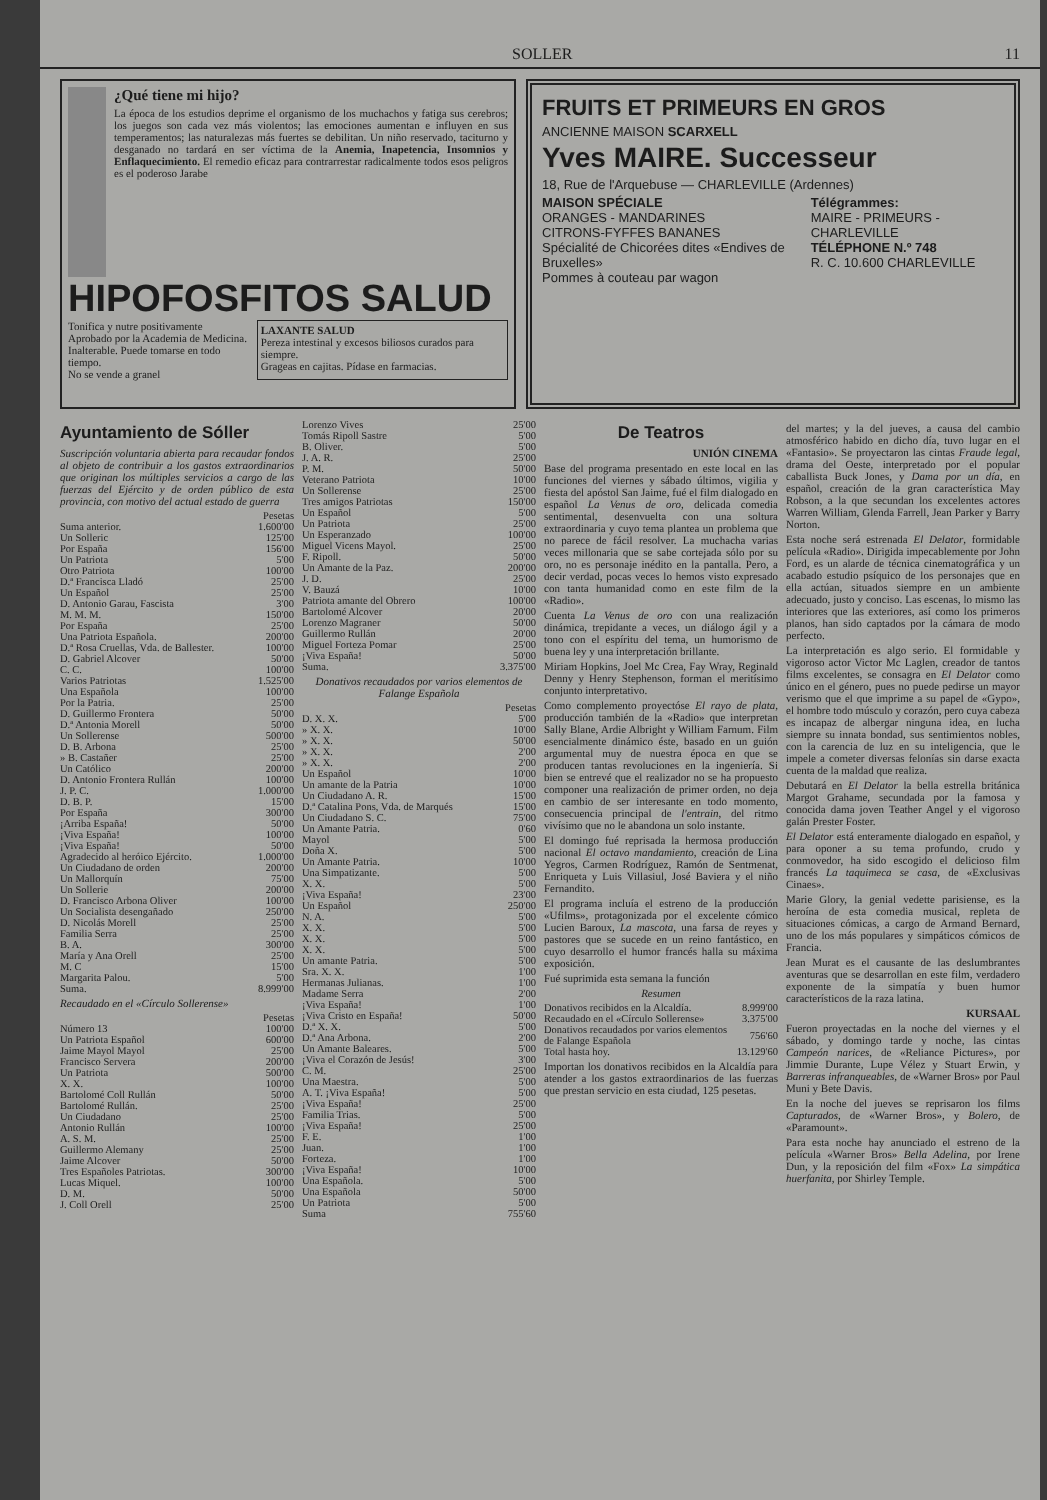SOLLER 11
¿Qué tiene mi hijo?
La época de los estudios deprime el organismo de los muchachos y fatiga sus cerebros; los juegos son cada vez más violentos; las emociones aumentan e influyen en sus temperamentos; las naturalezas más fuertes se debilitan. Un niño reservado, taciturno y desganado no tardará en ser víctima de la Anemia, Inapetencia, Insomnios y Enflaquecimiento. El remedio eficaz para contrarrestar radicalmente todos esos peligros es el poderoso Jarabe
HIPOFOSFITOS SALUD
Tonifica y nutre positivamente
Aprobado por la Academia de Medicina.
Inalterable. Puede tomarse en todo tiempo.
No se vende a granel
LAXANTE SALUD
Pereza intestinal y excesos biliosos curados para siempre.
Grageas en cajitas. Pídase en farmacias.
FRUITS ET PRIMEURS EN GROS
ANCIENNE MAISON SCARXELL
Yves MAIRE. Successeur
18, Rue de l'Arquebuse — CHARLEVILLE (Ardennes)
MAISON SPÉCIALE
ORANGES - MANDARINES
CITRONS-FYFFES BANANES
Spécialité de Chicorées dites «Endives de Bruxelles»
Pommes à couteau par wagon
Télégrammes:
MAIRE - PRIMEURS - CHARLEVILLE
TÉLÉPHONE N.º 748
R. C. 10.600 CHARLEVILLE
Ayuntamiento de Sóller
Suscripción voluntaria abierta para recaudar fondos al objeto de contribuir a los gastos extraordinarios que originan los múltiples servicios a cargo de las fuerzas del Ejército y de orden público de esta provincia, con motivo del actual estado de guerra
| | Pesetas |
| Suma anterior. | 1.600'00 |
| Un Solleric | 125'00 |
| Por España | 156'00 |
| Un Patriota | 5'00 |
| Otro Patriota | 100'00 |
| D.ª Francisca Lladó | 25'00 |
| Un Español | 25'00 |
| D. Antonio Garau, Fascista | 3'00 |
| M. M. M. | 150'00 |
| Por España | 25'00 |
| Una Patriota Española. | 200'00 |
| D.ª Rosa Cruellas, Vda. de Ballester. | 100'00 |
| D. Gabriel Alcover | 50'00 |
| C. C. | 100'00 |
| Varios Patriotas | 1.525'00 |
| Una Española | 100'00 |
| Por la Patria. | 25'00 |
| D. Guillermo Frontera | 50'00 |
| D.ª Antonia Morell | 50'00 |
| Un Sollerense | 500'00 |
| D. B. Arbona | 25'00 |
| » B. Castañer | 25'00 |
| Un Católico | 200'00 |
| D. Antonio Frontera Rullán | 100'00 |
| J. P. C. | 1.000'00 |
| D. B. P. | 15'00 |
| Por España | 300'00 |
| ¡Arriba España! | 50'00 |
| ¡Viva España! | 100'00 |
| ¡Viva España! | 50'00 |
| Agradecido al heróico Ejército. | 1.000'00 |
| Un Ciudadano de orden | 200'00 |
| Un Mallorquín | 75'00 |
| Un Sollerie | 200'00 |
| D. Francisco Arbona Oliver | 100'00 |
| Un Socialista desengañado | 250'00 |
| D. Nicolás Morell | 25'00 |
| Familia Serra | 25'00 |
| B. A. | 300'00 |
| María y Ana Orell | 25'00 |
| M. C | 15'00 |
| Margarita Palou. | 5'00 |
| Suma. | 8.999'00 |
Recaudado en el «Círculo Sollerense»
| | Pesetas |
| Número 13 | 100'00 |
| Un Patriota Español | 600'00 |
| Jaime Mayol Mayol | 25'00 |
| Francisco Servera | 200'00 |
| Un Patriota | 500'00 |
| X. X. | 100'00 |
| Bartolomé Coll Rullán | 50'00 |
| Bartolomé Rullán. | 25'00 |
| Un Ciudadano | 25'00 |
| Antonio Rullán | 100'00 |
| A. S. M. | 25'00 |
| Guillermo Alemany | 25'00 |
| Jaime Alcover | 50'00 |
| Tres Españoles Patriotas. | 300'00 |
| Lucas Miquel. | 100'00 |
| D. M. | 50'00 |
| J. Coll Orell | 25'00 |
| Lorenzo Vives | 25'00 |
| Tomás Ripoll Sastre | 5'00 |
| B. Oliver. | 5'00 |
| J. A. R. | 25'00 |
| P. M. | 50'00 |
| Veterano Patriota | 10'00 |
| Un Sollerense | 25'00 |
| Tres amigos Patriotas | 150'00 |
| Un Español | 5'00 |
| Un Patriota | 25'00 |
| Un Esperanzado | 100'00 |
| Miguel Vicens Mayol. | 25'00 |
| F. Ripoll. | 50'00 |
| Un Amante de la Paz. | 200'00 |
| J. D. | 25'00 |
| V. Bauzá | 10'00 |
| Patriota amante del Obrero | 100'00 |
| Bartolomé Alcover | 20'00 |
| Lorenzo Magraner | 50'00 |
| Guillermo Rullán | 20'00 |
| Miguel Forteza Pomar | 25'00 |
| ¡Viva España! | 50'00 |
| Suma. | 3.375'00 |
Donativos recaudados por varios elementos de Falange Española
| | Pesetas |
| D. X. X. | 5'00 |
| » X. X. | 10'00 |
| » X. X. | 50'00 |
| » X. X. | 2'00 |
| » X. X. | 2'00 |
| Un Español | 10'00 |
| Un amante de la Patria | 10'00 |
| Un Ciudadano A. R. | 15'00 |
| D.ª Catalina Pons, Vda. de Marqués | 15'00 |
| Un Ciudadano S. C. | 75'00 |
| Un Amante Patria. | 0'60 |
| Mayol | 5'00 |
| Doña X. | 5'00 |
| Un Amante Patria. | 10'00 |
| Una Simpatizante. | 5'00 |
| X. X. | 5'00 |
| ¡Viva España! | 23'00 |
| Un Español | 250'00 |
| N. A. | 5'00 |
| X. X. | 5'00 |
| X. X. | 5'00 |
| X. X. | 5'00 |
| Un amante Patria. | 5'00 |
| Sra. X. X. | 1'00 |
| Hermanas Julianas. | 1'00 |
| Madame Serra | 2'00 |
| ¡Viva España! | 1'00 |
| ¡Viva Cristo en España! | 50'00 |
| D.ª X. X. | 5'00 |
| D.ª Ana Arbona. | 2'00 |
| Un Amante Baleares. | 5'00 |
| ¡Viva el Corazón de Jesús! | 3'00 |
| C. M. | 25'00 |
| Una Maestra. | 5'00 |
| A. T. ¡Viva España! | 5'00 |
| ¡Viva España! | 25'00 |
| Familia Trias. | 5'00 |
| ¡Viva España! | 25'00 |
| F. E. | 1'00 |
| Juan. | 1'00 |
| Forteza. | 1'00 |
| ¡Viva España! | 10'00 |
| Una Española. | 5'00 |
| Una Española | 50'00 |
| Un Patriota | 5'00 |
| Suma | 755'60 |
De Teatros
UNIÓN CINEMA
Base del programa presentado en este local en las funciones del viernes y sábado últimos, vigilia y fiesta del apóstol San Jaime, fué el film dialogado en español La Venus de oro, delicada comedia sentimental, desenvuelta con una soltura extraordinaria y cuyo tema plantea un problema que no parece de fácil resolver. La muchacha varias veces millonaria que se sabe cortejada sólo por su oro, no es personaje inédito en la pantalla. Pero, a decir verdad, pocas veces lo hemos visto expresado con tanta humanidad como en este film de la «Radio».
Cuenta La Venus de oro con una realización dinámica, trepidante a veces, un diálogo ágil y a tono con el espíritu del tema, un humorismo de buena ley y una interpretación brillante.
Miriam Hopkins, Joel Mc Crea, Fay Wray, Reginald Denny y Henry Stephenson, forman el meritísimo conjunto interpretativo.
Como complemento proyectóse El rayo de plata, producción también de la «Radio» que interpretan Sally Blane, Ardie Albright y William Farnum. Film esencialmente dinámico éste, basado en un guión argumental muy de nuestra época en que se producen tantas revoluciones en la ingeniería. Si bien se entrevé que el realizador no se ha propuesto componer una realización de primer orden, no deja en cambio de ser interesante en todo momento, consecuencia principal de l'entrain, del ritmo vivísimo que no le abandona un solo instante.
El domingo fué reprisada la hermosa producción nacional El octavo mandamiento, creación de Lina Yegros, Carmen Rodríguez, Ramón de Sentmenat, Enriqueta y Luis Villasiul, José Baviera y el niño Fernandito.
El programa incluía el estreno de la producción «Ufilms», protagonizada por el excelente cómico Lucien Baroux, La mascota, una farsa de reyes y pastores que se sucede en un reino fantástico, en cuyo desarrollo el humor francés halla su máxima exposición.
Fué suprimida esta semana la función
Resumen
| Donativos recibidos en la Alcaldía. | 8.999'00 |
| Recaudado en el «Círculo Sollerense» | 3.375'00 |
| Donativos recaudados por varios elementos de Falange Española | 756'60 |
| Total hasta hoy. | 13.129'60 |
Importan los donativos recibidos en la Alcaldía para atender a los gastos extraordinarios de las fuerzas que prestan servicio en esta ciudad, 125 pesetas.
del martes; y la del jueves, a causa del cambio atmosférico habido en dicho día, tuvo lugar en el «Fantasio». Se proyectaron las cintas Fraude legal, drama del Oeste, interpretado por el popular caballista Buck Jones, y Dama por un día, en español, creación de la gran característica May Robson, a la que secundan los excelentes actores Warren William, Glenda Farrell, Jean Parker y Barry Norton.
Esta noche será estrenada El Delator, formidable película «Radio». Dirigida impecablemente por John Ford, es un alarde de técnica cinematográfica y un acabado estudio psíquico de los personajes que en ella actúan, situados siempre en un ambiente adecuado, justo y conciso. Las escenas, lo mismo las interiores que las exteriores, así como los primeros planos, han sido captados por la cámara de modo perfecto.
La interpretación es algo serio. El formidable y vigoroso actor Victor Mc Laglen, creador de tantos films excelentes, se consagra en El Delator como único en el género, pues no puede pedirse un mayor verismo que el que imprime a su papel de «Gypo», el hombre todo músculo y corazón, pero cuya cabeza es incapaz de albergar ninguna idea, en lucha siempre su innata bondad, sus sentimientos nobles, con la carencia de luz en su inteligencia, que le impele a cometer diversas felonías sin darse exacta cuenta de la maldad que realiza.
Debutará en El Delator la bella estrella británica Margot Grahame, secundada por la famosa y conocida dama joven Teather Angel y el vigoroso galán Prester Foster.
El Delator está enteramente dialogado en español, y para oponer a su tema profundo, crudo y conmovedor, ha sido escogido el delicioso film francés La taquimeca se casa, de «Exclusivas Cinaes».
Marie Glory, la genial vedette parisiense, es la heroína de esta comedia musical, repleta de situaciones cómicas, a cargo de Armand Bernard, uno de los más populares y simpáticos cómicos de Francia.
Jean Murat es el causante de las deslumbrantes aventuras que se desarrollan en este film, verdadero exponente de la simpatía y buen humor característicos de la raza latina.
KURSAAL
Fueron proyectadas en la noche del viernes y el sábado, y domingo tarde y noche, las cintas Campeón narices, de «Reliance Pictures», por Jimmie Durante, Lupe Vélez y Stuart Erwin, y Barreras infranqueables, de «Warner Bros» por Paul Muni y Bete Davis.
En la noche del jueves se reprisaron los films Capturados, de «Warner Bros», y Bolero, de «Paramount».
Para esta noche hay anunciado el estreno de la película «Warner Bros» Bella Adelina, por Irene Dun, y la reposición del film «Fox» La simpática huerfanita, por Shirley Temple.